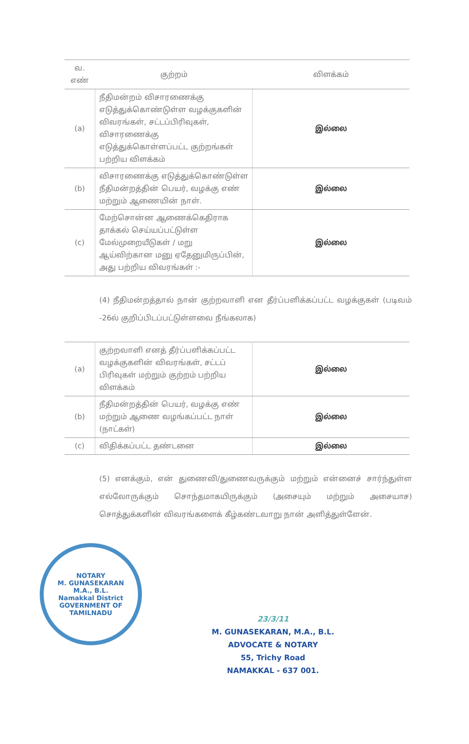| வ. எண் | குற்றம் | விளக்கம் |
| --- | --- | --- |
| (a) | நீதிமன்றம் விசாரணைக்கு எடுத்துக்கொண்டுள்ள வழக்குகளின் விவரங்கள், சட்டப்பிரிவுகள், விசாரணைக்கு எடுத்துக்கொள்ளப்பட்ட குற்றங்கள் பற்றிய விளக்கம் | இல்லை |
| (b) | விசாரணைக்கு எடுத்துக்கொண்டுள்ள நீதிமன்றத்தின் பெயர், வழக்கு எண் மற்றும் ஆணையின் நாள். | இல்லை |
| (c) | மேற்சொன்ன ஆணைக்கெதிராக தாக்கல் செய்யப்பட்டுள்ள மேல்முறையீடுகள் / மறு ஆய்விற்கான மனு ஏதேனுமிருப்பின், அது பற்றிய விவரங்கள் :- | இல்லை |
(4) நீதிமன்றத்தால் நான் குற்றவாளி என தீர்ப்பளிக்கப்பட்ட வழக்குகள் (படிவம் -26ல் குறிப்பிடப்பட்டுள்ளவை நீங்கலாக)
| (a) | குற்றவாளி எனத் தீர்ப்பளிக்கப்பட்ட வழக்குகளின் விவரங்கள், சட்டப் பிரிவுகள் மற்றும் குற்றம் பற்றிய விளக்கம் | இல்லை |
| (b) | நீதிமன்றத்தின் பெயர், வழக்கு எண் மற்றும் ஆணை வழங்கப்பட்ட நாள் (நாட்கள்) | இல்லை |
| (c) | விதிக்கப்பட்ட தண்டனை | இல்லை |
(5) எனக்கும், என் துணைவி/துணைவருக்கும் மற்றும் என்னைச் சார்ந்துள்ள எல்லோருக்கும் சொந்தமாகயிருக்கும் (அசையும் மற்றும் அசையாச) சொத்துக்களின் விவரங்களைக் கீழ்கண்டவாறு நான் அளித்துள்ளேன்.
NOTARY
M. GUNASEKARAN
M.A., B.L.
Namakkal District
GOVERNMENT OF TAMILNADU
23/3/11
M. GUNASEKARAN, M.A., B.L.
ADVOCATE & NOTARY
55, Trichy Road
NAMAKKAL - 637 001.